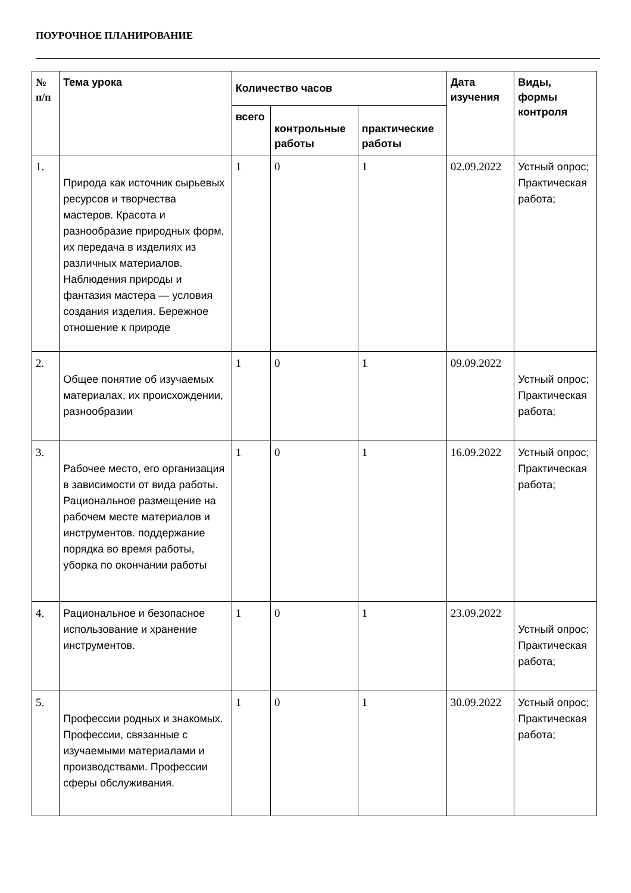ПОУРОЧНОЕ ПЛАНИРОВАНИЕ
| № п/п | Тема урока | Количество часов | | | Дата изучения | Виды, формы контроля |
| --- | --- | --- | --- | --- | --- | --- |
| | | всего | контрольные работы | практические работы | | |
| 1. | Природа как источник сырьевых ресурсов и творчества мастеров. Красота и разнообразие природных форм, их передача в изделиях из различных материалов. Наблюдения природы и фантазия мастера — условия создания изделия. Бережное отношение к природе | 1 | 0 | 1 | 02.09.2022 | Устный опрос; Практическая работа; |
| 2. | Общее понятие об изучаемых материалах, их происхождении, разнообразии | 1 | 0 | 1 | 09.09.2022 | Устный опрос; Практическая работа; |
| 3. | Рабочее место, его организация в зависимости от вида работы. Рациональное размещение на рабочем месте материалов и инструментов. поддержание порядка во время работы, уборка по окончании работы | 1 | 0 | 1 | 16.09.2022 | Устный опрос; Практическая работа; |
| 4. | Рациональное и безопасное использование и хранение инструментов. | 1 | 0 | 1 | 23.09.2022 | Устный опрос; Практическая работа; |
| 5. | Профессии родных и знакомых. Профессии, связанные с изучаемыми материалами и производствами. Профессии сферы обслуживания. | 1 | 0 | 1 | 30.09.2022 | Устный опрос; Практическая работа; |